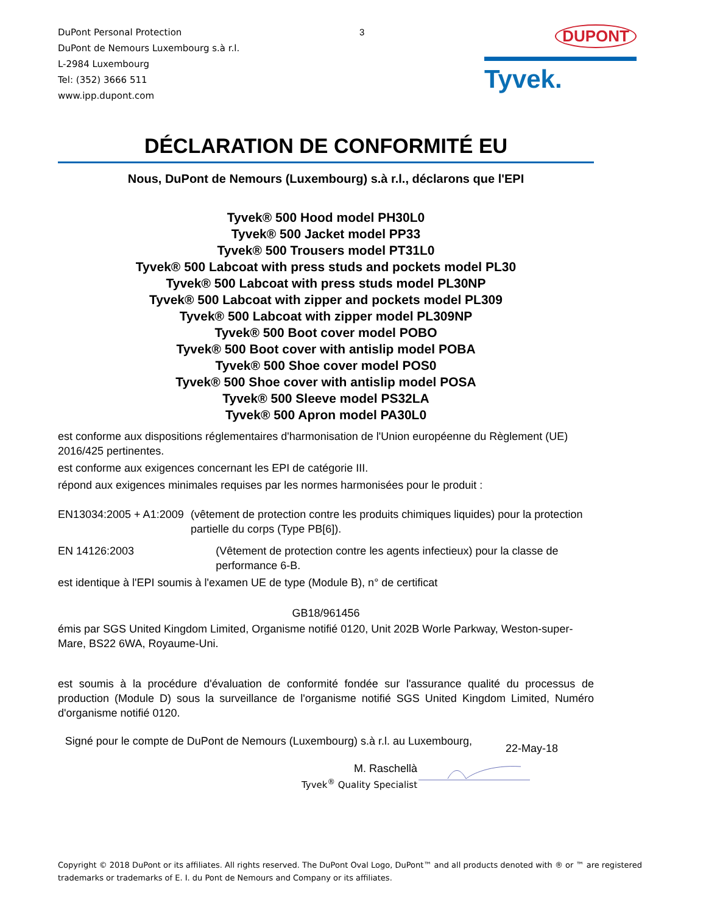DuPont Personal Protection
DuPont de Nemours Luxembourg s.à r.l.
L-2984 Luxembourg
Tel: (352) 3666 511
www.ipp.dupont.com
3
DUPONT
Tyvek.
DÉCLARATION DE CONFORMITÉ EU
Nous, DuPont de Nemours (Luxembourg) s.à r.l., déclarons que l'EPI
Tyvek® 500 Hood model PH30L0
Tyvek® 500 Jacket model PP33
Tyvek® 500 Trousers model PT31L0
Tyvek® 500 Labcoat with press studs and pockets model PL30
Tyvek® 500 Labcoat with press studs model PL30NP
Tyvek® 500 Labcoat with zipper and pockets model PL309
Tyvek® 500 Labcoat with zipper model PL309NP
Tyvek® 500 Boot cover model POBO
Tyvek® 500 Boot cover with antislip model POBA
Tyvek® 500 Shoe cover model POS0
Tyvek® 500 Shoe cover with antislip model POSA
Tyvek® 500 Sleeve model PS32LA
Tyvek® 500 Apron model PA30L0
est conforme aux dispositions réglementaires d'harmonisation de l'Union européenne du Règlement (UE) 2016/425 pertinentes.
est conforme aux exigences concernant les EPI de catégorie III.
répond aux exigences minimales requises par les normes harmonisées pour le produit :
EN13034:2005 + A1:2009 (vêtement de protection contre les produits chimiques liquides) pour la protection partielle du corps (Type PB[6]).
EN 14126:2003 (Vêtement de protection contre les agents infectieux) pour la classe de performance 6-B.
est identique à l'EPI soumis à l'examen UE de type (Module B), n° de certificat
GB18/961456
émis par SGS United Kingdom Limited, Organisme notifié 0120, Unit 202B Worle Parkway, Weston-super-Mare, BS22 6WA, Royaume-Uni.
est soumis à la procédure d'évaluation de conformité fondée sur l'assurance qualité du processus de production (Module D) sous la surveillance de l'organisme notifié SGS United Kingdom Limited, Numéro d'organisme notifié 0120.
Signé pour le compte de DuPont de Nemours (Luxembourg) s.à r.l. au Luxembourg,
22-May-18
M. Raschellà
Tyvek<sup>®</sup> Quality Specialist
Copyright © 2018 DuPont or its affiliates. All rights reserved. The DuPont Oval Logo, DuPont™ and all products denoted with ® or ™ are registered trademarks or trademarks of E. I. du Pont de Nemours and Company or its affiliates.